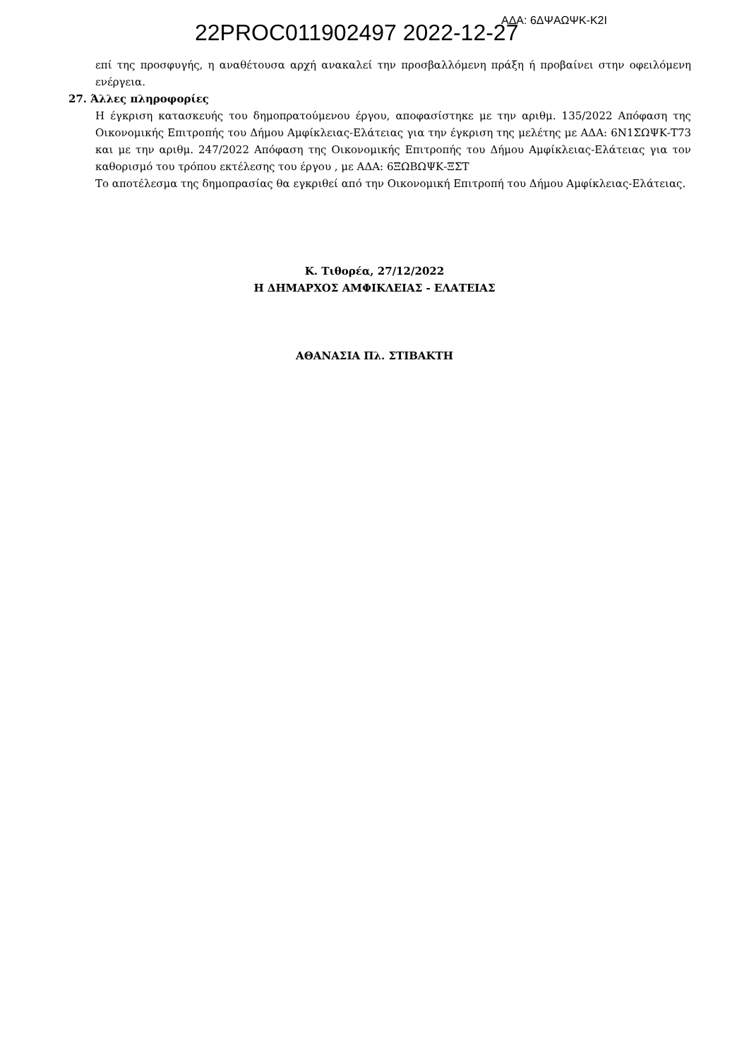22PROC011902497 2022-12-27
ΑΔΑ: 6ΔΨΑΩΨΚ-Κ2Ι
επί της προσφυγής, η αναθέτουσα αρχή ανακαλεί την προσβαλλόμενη πράξη ή προβαίνει στην οφειλόμενη ενέργεια.
27. Άλλες πληροφορίες
Η έγκριση κατασκευής του δημοπρατούμενου έργου, αποφασίστηκε με την αριθμ. 135/2022 Απόφαση της Οικονομικής Επιτροπής του Δήμου Αμφίκλειας-Ελάτειας για την έγκριση της μελέτης με ΑΔΑ: 6Ν1ΣΩΨΚ-Τ73 και με την αριθμ. 247/2022 Απόφαση της Οικονομικής Επιτροπής του Δήμου Αμφίκλειας-Ελάτειας για τον καθορισμό του τρόπου εκτέλεσης του έργου , με ΑΔΑ: 6ΞΩΒΩΨΚ-ΞΣΤ
Το αποτέλεσμα της δημοπρασίας θα εγκριθεί από την Οικονομική Επιτροπή του Δήμου Αμφίκλειας-Ελάτειας.
Κ. Τιθορέα, 27/12/2022
Η ΔΗΜΑΡΧΟΣ ΑΜΦΙΚΛΕΙΑΣ - ΕΛΑΤΕΙΑΣ
ΑΘΑΝΑΣΙΑ Πλ. ΣΤΙΒΑΚΤΗ